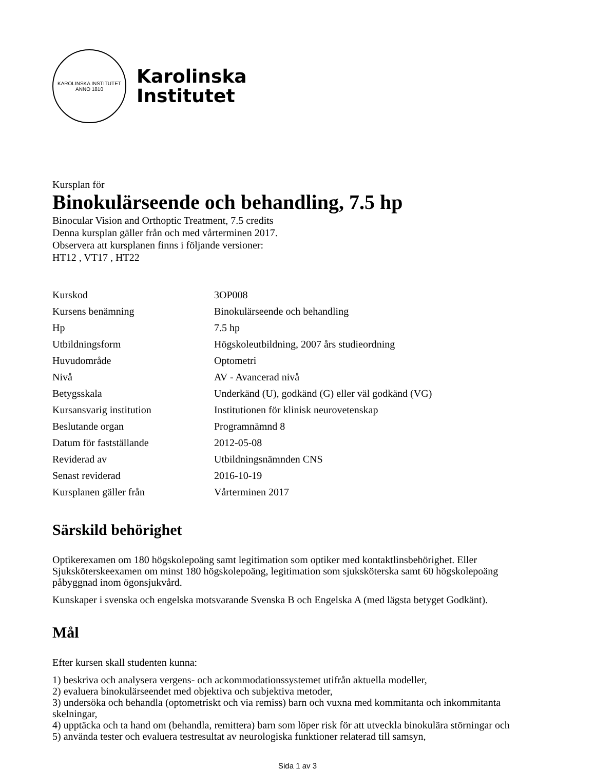KAROLINSKA INSTITUTET
ANNO 1810
Karolinska
Institutet
Kursplan för
Binokulärseende och behandling, 7.5 hp
Binocular Vision and Orthoptic Treatment, 7.5 credits
Denna kursplan gäller från och med vårterminen 2017.
Observera att kursplanen finns i följande versioner:
HT12 , VT17 , HT22
| Kurskod | 3OP008 |
| Kursens benämning | Binokulärseende och behandling |
| Hp | 7.5 hp |
| Utbildningsform | Högskoleutbildning, 2007 års studieordning |
| Huvudområde | Optometri |
| Nivå | AV - Avancerad nivå |
| Betygsskala | Underkänd (U), godkänd (G) eller väl godkänd (VG) |
| Kursansvarig institution | Institutionen för klinisk neurovetenskap |
| Beslutande organ | Programnämnd 8 |
| Datum för fastställande | 2012-05-08 |
| Reviderad av | Utbildningsnämnden CNS |
| Senast reviderad | 2016-10-19 |
| Kursplanen gäller från | Vårterminen 2017 |
Särskild behörighet
Optikerexamen om 180 högskolepoäng samt legitimation som optiker med kontaktlinsbehörighet. Eller Sjuksköterskeexamen om minst 180 högskolepoäng, legitimation som sjuksköterska samt 60 högskolepoäng påbyggnad inom ögonsjukvård.
Kunskaper i svenska och engelska motsvarande Svenska B och Engelska A (med lägsta betyget Godkänt).
Mål
Efter kursen skall studenten kunna:
1) beskriva och analysera vergens- och ackommodationssystemet utifrån aktuella modeller,
2) evaluera binokulärseendet med objektiva och subjektiva metoder,
3) undersöka och behandla (optometriskt och via remiss) barn och vuxna med kommitanta och inkommitanta skelningar,
4) upptäcka och ta hand om (behandla, remittera) barn som löper risk för att utveckla binokulära störningar och
5) använda tester och evaluera testresultat av neurologiska funktioner relaterad till samsyn,
Sida 1 av 3